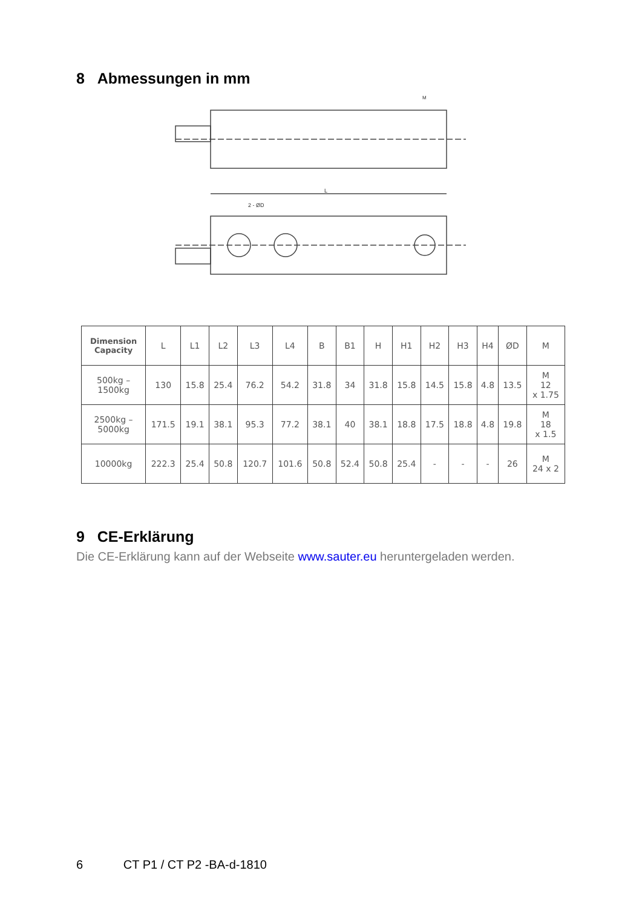8 Abmessungen in mm
L
2 - ØD
M
| Dimension Capacity | L | L1 | L2 | L3 | L4 | B | B1 | H | H1 | H2 | H3 | H4 | ØD | M |
| --- | --- | --- | --- | --- | --- | --- | --- | --- | --- | --- | --- | --- | --- | --- |
| 500kg – 1500kg | 130 | 15.8 | 25.4 | 76.2 | 54.2 | 31.8 | 34 | 31.8 | 15.8 | 14.5 | 15.8 | 4.8 | 13.5 | M 12 x 1.75 |
| 2500kg – 5000kg | 171.5 | 19.1 | 38.1 | 95.3 | 77.2 | 38.1 | 40 | 38.1 | 18.8 | 17.5 | 18.8 | 4.8 | 19.8 | M 18 x 1.5 |
| 10000kg | 222.3 | 25.4 | 50.8 | 120.7 | 101.6 | 50.8 | 52.4 | 50.8 | 25.4 | - | - | - | 26 | M 24 x 2 |
9 CE-Erklärung
Die CE-Erklärung kann auf der Webseite www.sauter.eu heruntergeladen werden.
6 CT P1 / CT P2 -BA-d-1810